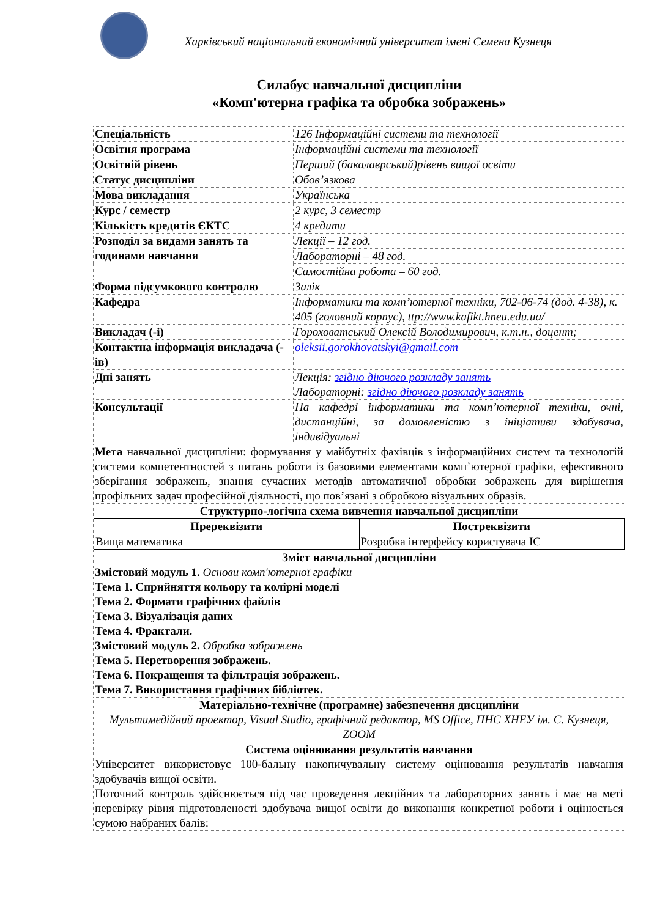Харківський національний економічний університет імені Семена Кузнеця
Силабус навчальної дисципліни
«Комп'ютерна графіка та обробка зображень»
| Спеціальність | 126 Інформаційні системи та технології |
| Освітня програма | Інформаційні системи та технології |
| Освітній рівень | Перший (бакалаврський)рівень вищої освіти |
| Статус дисципліни | Обов’язкова |
| Мова викладання | Українська |
| Курс / семестр | 2 курс, 3 семестр |
| Кількість кредитів ЄКТС | 4 кредити |
| Розподіл за видами занять та годинами навчання | Лекції – 12 год. |
| | Лабораторні – 48 год. |
| | Самостійна робота – 60 год. |
| Форма підсумкового контролю | Залік |
| Кафедра | Інформатики та комп’ютерної техніки, 702-06-74 (дод. 4-38), к. 405 (головний корпус), ttp://www.kafikt.hneu.edu.ua/ |
| Викладач (-і) | Гороховатський Олексій Володимирович, к.т.н., доцент; |
| Контактна інформація викладача (-ів) | oleksii.gorokhovatskyi@gmail.com |
| Дні занять | Лекція: згідно діючого розкладу занять Лабораторні: згідно діючого розкладу занять |
| Консультації | На кафедрі інформатики та комп’ютерної техніки, очні, дистанційні, за домовленістю з ініціативи здобувача, індивідуальні |
| Мета навчальної дисципліни: формування у майбутніх фахівців з інформаційних систем та технологій системи компетентностей з питань роботи із базовими елементами комп’ютерної графіки, ефективного зберігання зображень, знання сучасних методів автоматичної обробки зображень для вирішення профільних задач професійної діяльності, що пов’язані з обробкою візуальних образів. | |
| Структурно-логічна схема вивчення навчальної дисципліни / Пререквізити / Постреквізити / / --- / --- / / Вища математика / Розробка інтерфейсу користувача ІС / | |
| Зміст навчальної дисципліни Змістовий модуль 1. Основи комп'ютерної графіки Тема 1. Сприйняття кольору та колірні моделі Тема 2. Формати графічних файлів Тема 3. Візуалізація даних Тема 4. Фрактали. Змістовий модуль 2. Обробка зображень Тема 5. Перетворення зображень. Тема 6. Покращення та фільтрація зображень. Тема 7. Використання графічних бібліотек. | |
| Матеріально-технічне (програмне) забезпечення дисципліни Мультимедійний проектор, Visual Studio, графічний редактор, MS Office, ПНС ХНЕУ ім. С. Кузнеця, ZOOM | |
| Система оцінювання результатів навчання Університет використовує 100-бальну накопичувальну систему оцінювання результатів навчання здобувачів вищої освіти. Поточний контроль здійснюється під час проведення лекційних та лабораторних занять і має на меті перевірку рівня підготовленості здобувача вищої освіти до виконання конкретної роботи і оцінюється сумою набраних балів: | |